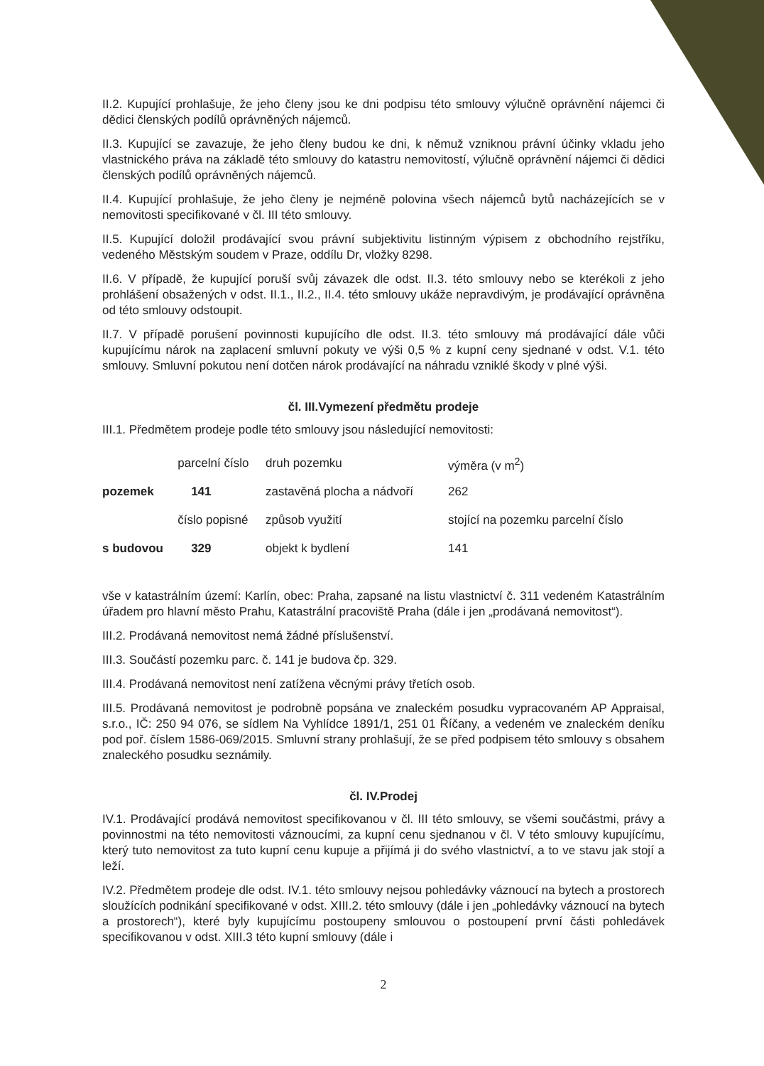II.2. Kupující prohlašuje, že jeho členy jsou ke dni podpisu této smlouvy výlučně oprávnění nájemci či dědici členských podílů oprávněných nájemců.
II.3. Kupující se zavazuje, že jeho členy budou ke dni, k němuž vzniknou právní účinky vkladu jeho vlastnického práva na základě této smlouvy do katastru nemovitostí, výlučně oprávnění nájemci či dědici členských podílů oprávněných nájemců.
II.4. Kupující prohlašuje, že jeho členy je nejméně polovina všech nájemců bytů nacházejících se v nemovitosti specifikované v čl. III této smlouvy.
II.5. Kupující doložil prodávající svou právní subjektivitu listinným výpisem z obchodního rejstříku, vedeného Městským soudem v Praze, oddílu Dr, vložky 8298.
II.6. V případě, že kupující poruší svůj závazek dle odst. II.3. této smlouvy nebo se kterékoli z jeho prohlášení obsažených v odst. II.1., II.2., II.4. této smlouvy ukáže nepravdivým, je prodávající oprávněna od této smlouvy odstoupit.
II.7. V případě porušení povinnosti kupujícího dle odst. II.3. této smlouvy má prodávající dále vůči kupujícímu nárok na zaplacení smluvní pokuty ve výši 0,5 % z kupní ceny sjednané v odst. V.1. této smlouvy. Smluvní pokutou není dotčen nárok prodávající na náhradu vzniklé škody v plné výši.
čl. III.Vymezení předmětu prodeje
III.1. Předmětem prodeje podle této smlouvy jsou následující nemovitosti:
| | parcelní číslo | druh pozemku | výměra (v m<sup>2</sup>) |
| pozemek | 141 | zastavěná plocha a nádvoří | 262 |
| | číslo popisné | způsob využití | stojící na pozemku parcelní číslo |
| s budovou | 329 | objekt k bydlení | 141 |
vše v katastrálním území: Karlín, obec: Praha, zapsané na listu vlastnictví č. 311 vedeném Katastrálním úřadem pro hlavní město Prahu, Katastrální pracoviště Praha (dále i jen „prodávaná nemovitost“).
III.2. Prodávaná nemovitost nemá žádné příslušenství.
III.3. Součástí pozemku parc. č. 141 je budova čp. 329.
III.4. Prodávaná nemovitost není zatížena věcnými právy třetích osob.
III.5. Prodávaná nemovitost je podrobně popsána ve znaleckém posudku vypracovaném AP Appraisal, s.r.o., IČ: 250 94 076, se sídlem Na Vyhlídce 1891/1, 251 01 Říčany, a vedeném ve znaleckém deníku pod poř. číslem 1586-069/2015. Smluvní strany prohlašují, že se před podpisem této smlouvy s obsahem znaleckého posudku seznámily.
čl. IV.Prodej
IV.1. Prodávající prodává nemovitost specifikovanou v čl. III této smlouvy, se všemi součástmi, právy a povinnostmi na této nemovitosti váznoucími, za kupní cenu sjednanou v čl. V této smlouvy kupujícímu, který tuto nemovitost za tuto kupní cenu kupuje a přijímá ji do svého vlastnictví, a to ve stavu jak stojí a leží.
IV.2. Předmětem prodeje dle odst. IV.1. této smlouvy nejsou pohledávky váznoucí na bytech a prostorech sloužících podnikání specifikované v odst. XIII.2. této smlouvy (dále i jen „pohledávky váznoucí na bytech a prostorech“), které byly kupujícímu postoupeny smlouvou o postoupení první části pohledávek specifikovanou v odst. XIII.3 této kupní smlouvy (dále i
2